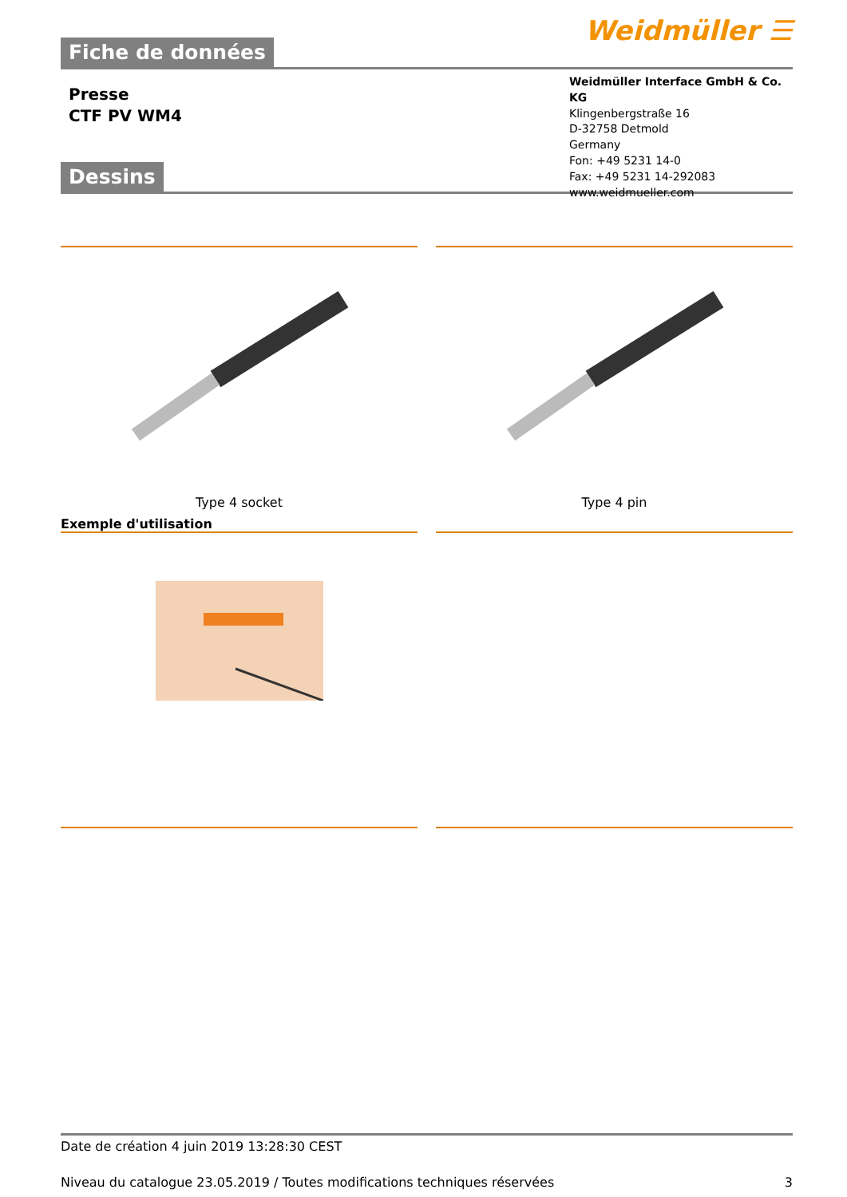Fiche de données
Weidmüller ☰
Presse
CTF PV WM4
Weidmüller Interface GmbH & Co. KG
Klingenbergstraße 16
D-32758 Detmold
Germany
Fon: +49 5231 14-0
Fax: +49 5231 14-292083
www.weidmueller.com
Dessins
Type 4 socket Type 4 pin
Exemple d'utilisation
Date de création 4 juin 2019 13:28:30 CEST
Niveau du catalogue 23.05.2019 / Toutes modifications techniques réservées 3